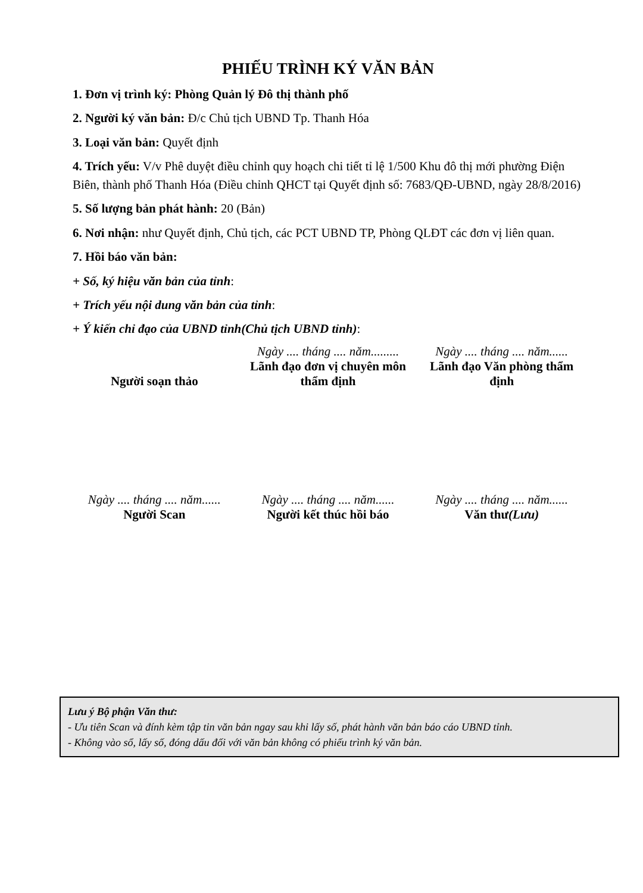PHIẾU TRÌNH KÝ VĂN BẢN
1. Đơn vị trình ký: Phòng Quản lý Đô thị thành phố
2. Người ký văn bản: Đ/c Chủ tịch UBND Tp. Thanh Hóa
3. Loại văn bản: Quyết định
4. Trích yếu: V/v Phê duyệt điều chỉnh quy hoạch chi tiết tỉ lệ 1/500 Khu đô thị mới phường Điện Biên, thành phố Thanh Hóa (Điều chỉnh QHCT tại Quyết định số: 7683/QĐ-UBND, ngày 28/8/2016)
5. Số lượng bản phát hành: 20 (Bản)
6. Nơi nhận: như Quyết định, Chủ tịch, các PCT UBND TP, Phòng QLĐT các đơn vị liên quan.
7. Hồi báo văn bản:
+ Số, ký hiệu văn bản của tỉnh:
+ Trích yếu nội dung văn bản của tỉnh:
+ Ý kiến chỉ đạo của UBND tỉnh(Chủ tịch UBND tỉnh):
Người soạn thảo Ngày .... tháng .... năm.........
Lãnh đạo đơn vị chuyên môn thẩm định
Ngày .... tháng .... năm......
Lãnh đạo Văn phòng thẩm định
Ngày .... tháng .... năm......
Người Scan
Ngày .... tháng .... năm......
Người kết thúc hồi báo
Ngày .... tháng .... năm......
Văn thư(Lưu)
Lưu ý Bộ phận Văn thư:
- Ưu tiên Scan và đính kèm tập tin văn bản ngay sau khi lấy số, phát hành văn bản báo cáo UBND tỉnh.
- Không vào sổ, lấy số, đóng dấu đối với văn bản không có phiếu trình ký văn bản.